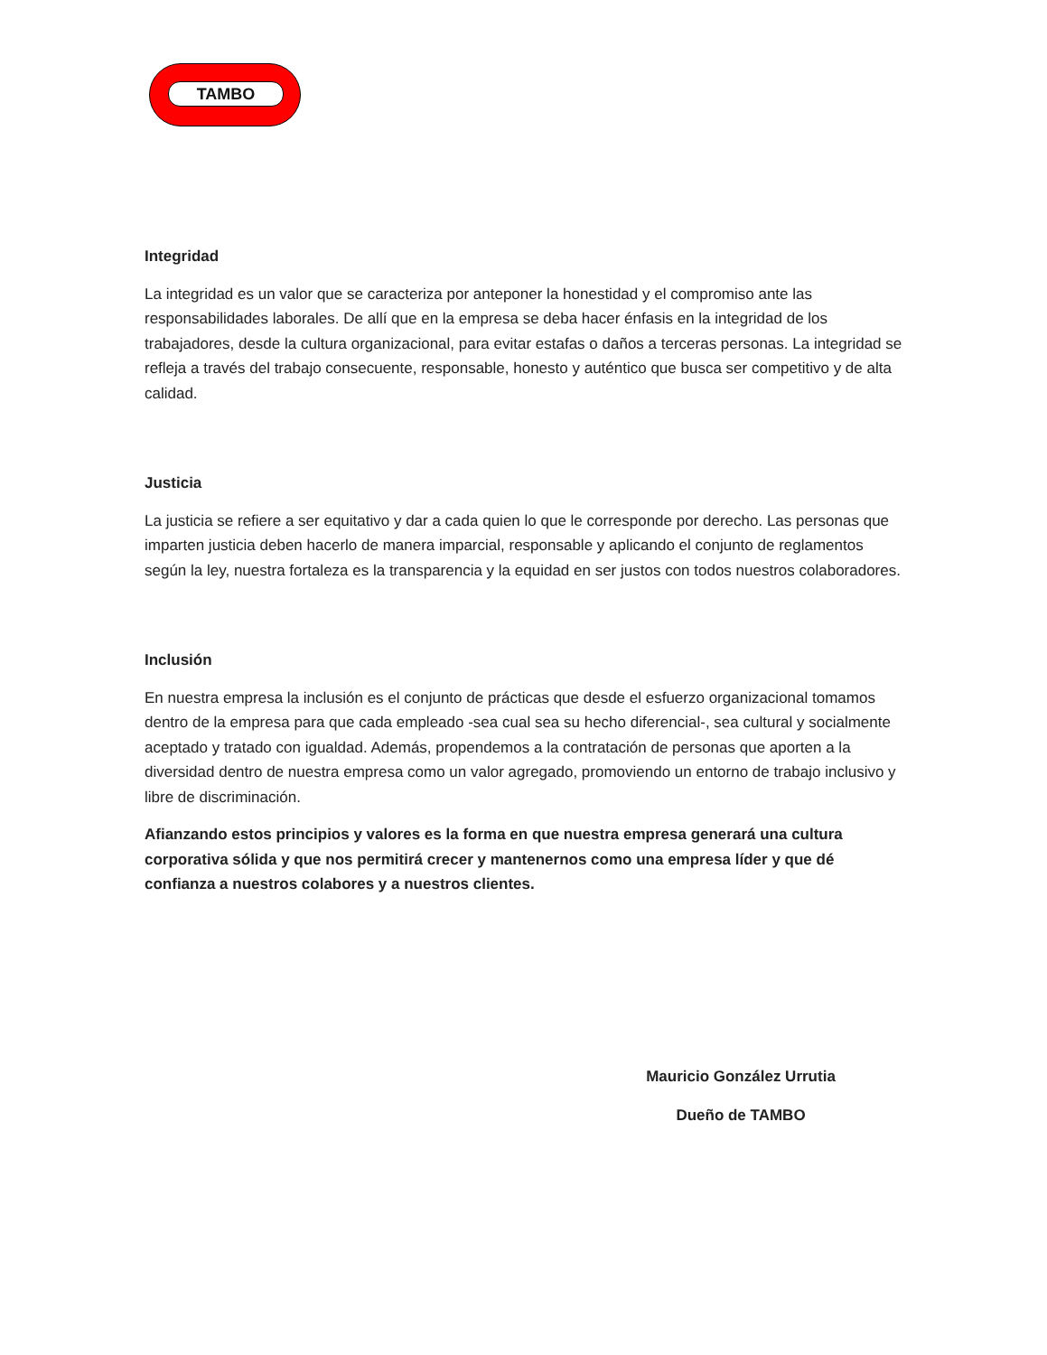TAMBO
Integridad
La integridad es un valor que se caracteriza por anteponer la honestidad y el compromiso ante las responsabilidades laborales. De allí que en la empresa se deba hacer énfasis en la integridad de los trabajadores, desde la cultura organizacional, para evitar estafas o daños a terceras personas. La integridad se refleja a través del trabajo consecuente, responsable, honesto y auténtico que busca ser competitivo y de alta calidad.
Justicia
La justicia se refiere a ser equitativo y dar a cada quien lo que le corresponde por derecho. Las personas que imparten justicia deben hacerlo de manera imparcial, responsable y aplicando el conjunto de reglamentos según la ley, nuestra fortaleza es la transparencia y la equidad en ser justos con todos nuestros colaboradores.
Inclusión
En nuestra empresa la inclusión es el conjunto de prácticas que desde el esfuerzo organizacional tomamos dentro de la empresa para que cada empleado -sea cual sea su hecho diferencial-, sea cultural y socialmente aceptado y tratado con igualdad. Además, propendemos a la contratación de personas que aporten a la diversidad dentro de nuestra empresa como un valor agregado, promoviendo un entorno de trabajo inclusivo y libre de discriminación.
Afianzando estos principios y valores es la forma en que nuestra empresa generará una cultura corporativa sólida y que nos permitirá crecer y mantenernos como una empresa líder y que dé confianza a nuestros colabores y a nuestros clientes.
Mauricio González Urrutia
Dueño de TAMBO